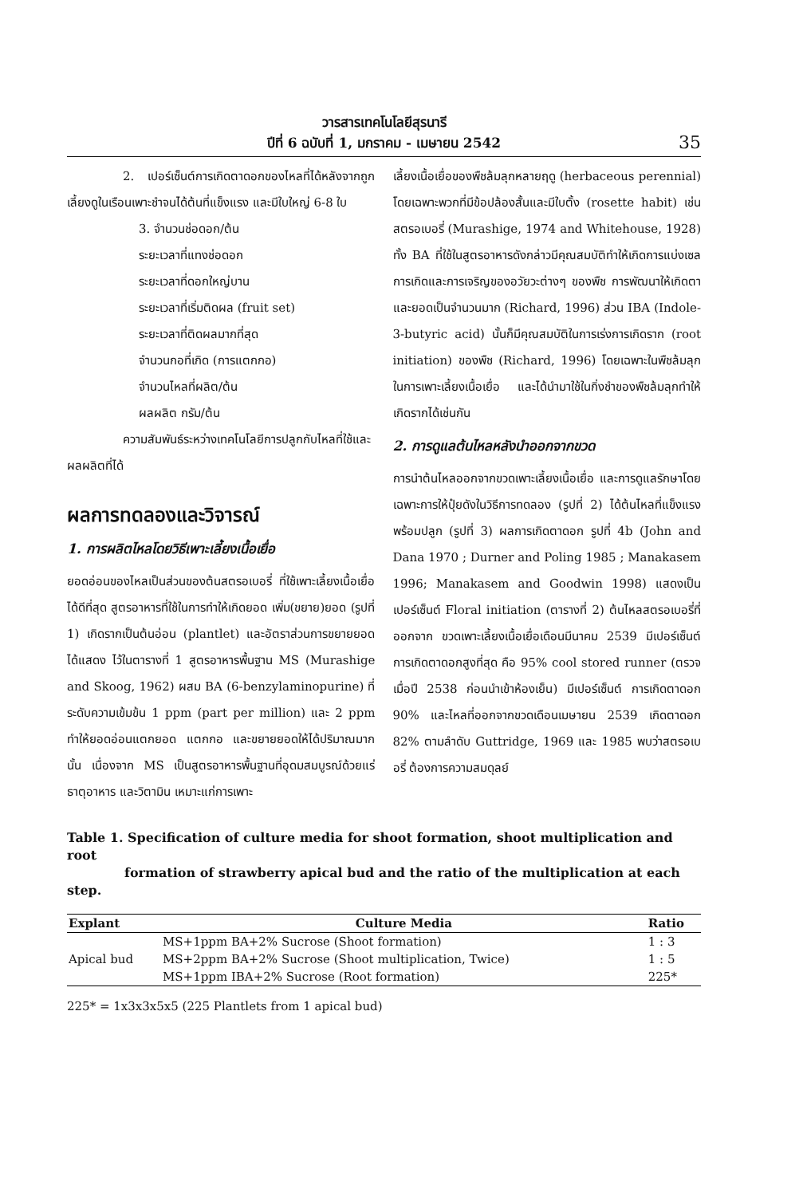วารสารเทคโนโลยีสุรนารี
ปีที่ 6 ฉบับที่ 1, มกราคม - เมษายน 2542
35
2. เปอร์เซ็นต์การเกิดตาดอกของไหลที่ได้หลังจากถูกเลี้ยงดูในเรือนเพาะชำจนได้ต้นที่แข็งแรง และมีใบใหญ่ 6-8 ใบ
3. จำนวนช่อดอก/ต้น
ระยะเวลาที่แทงช่อดอก
ระยะเวลาที่ดอกใหญ่บาน
ระยะเวลาที่เริ่มติดผล (fruit set)
ระยะเวลาที่ติดผลมากที่สุด
จำนวนกอที่เกิด (การแตกกอ)
จำนวนไหลที่ผลิต/ต้น
ผลผลิต กรัม/ต้น
ความสัมพันธ์ระหว่างเทคโนโลยีการปลูกกับไหลที่ใช้และผลผลิตที่ได้
ผลการทดลองและวิจารณ์
1. การผลิตไหลโดยวิธีเพาะเลี้ยงเนื้อเยื่อ
ยอดอ่อนของไหลเป็นส่วนของต้นสตรอเบอรี่ ที่ใช้เพาะเลี้ยงเนื้อเยื่อได้ดีที่สุด สูตรอาหารที่ใช้ในการทำให้เกิดยอด เพิ่ม(ขยาย)ยอด (รูปที่ 1) เกิดรากเป็นต้นอ่อน (plantlet) และอัตราส่วนการขยายยอดได้แสดง ไว้ในตารางที่ 1 สูตรอาหารพื้นฐาน MS (Murashige and Skoog, 1962) ผสม BA (6-benzylaminopurine) ที่ระดับความเข้มข้น 1 ppm (part per million) และ 2 ppm ทำให้ยอดอ่อนแตกยอด แตกกอ และขยายยอดให้ได้ปริมาณมากนั้น เนื่องจาก MS เป็นสูตรอาหารพื้นฐานที่อุดมสมบูรณ์ด้วยแร่ธาตุอาหาร และวิตามิน เหมาะแก่การเพาะ
เลี้ยงเนื้อเยื่อของพืชล้มลุกหลายฤดู (herbaceous perennial) โดยเฉพาะพวกที่มีข้อปล้องสั้นและมีใบตั้ง (rosette habit) เช่น สตรอเบอรี่ (Murashige, 1974 and Whitehouse, 1928) ทั้ง BA ที่ใช้ในสูตรอาหารดังกล่าวมีคุณสมบัติทำให้เกิดการแบ่งเซล การเกิดและการเจริญของอวัยวะต่างๆ ของพืช การพัฒนาให้เกิดตาและยอดเป็นจำนวนมาก (Richard, 1996) ส่วน IBA (Indole-3-butyric acid) นั้นก็มีคุณสมบัติในการเร่งการเกิดราก (root initiation) ของพืช (Richard, 1996) โดยเฉพาะในพืชล้มลุกในการเพาะเลี้ยงเนื้อเยื่อ และได้นำมาใช้ในกิ่งชำของพืชล้มลุกทำให้เกิดรากได้เช่นกัน
2. การดูแลต้นไหลหลังนำออกจากขวด
การนำต้นไหลออกจากขวดเพาะเลี้ยงเนื้อเยื่อ และการดูแลรักษาโดยเฉพาะการให้ปุ๋ยดังในวิธีการทดลอง (รูปที่ 2) ได้ต้นไหลที่แข็งแรงพร้อมปลูก (รูปที่ 3) ผลการเกิดตาดอก รูปที่ 4b (John and Dana 1970 ; Durner and Poling 1985 ; Manakasem 1996; Manakasem and Goodwin 1998) แสดงเป็นเปอร์เซ็นต์ Floral initiation (ตารางที่ 2) ต้นไหลสตรอเบอรี่ที่ออกจาก ขวดเพาะเลี้ยงเนื้อเยื่อเดือนมีนาคม 2539 มีเปอร์เซ็นต์ การเกิดตาดอกสูงที่สุด คือ 95% cool stored runner (ตรวจเมื่อปี 2538 ก่อนนำเข้าห้องเย็น) มีเปอร์เซ็นต์ การเกิดตาดอก 90% และไหลที่ออกจากขวดเดือนเมษายน 2539 เกิดตาดอก 82% ตามลำดับ Guttridge, 1969 และ 1985 พบว่าสตรอเบอรี่ ต้องการความสมดุลย์
Table 1. Specification of culture media for shoot formation, shoot multiplication and root
formation of strawberry apical bud and the ratio of the multiplication at each step.
| Explant | Culture Media | Ratio |
| --- | --- | --- |
| | MS+1ppm BA+2% Sucrose (Shoot formation) | 1 : 3 |
| Apical bud | MS+2ppm BA+2% Sucrose (Shoot multiplication, Twice) | 1 : 5 |
| | MS+1ppm IBA+2% Sucrose (Root formation) | 225* |
225* = 1x3x3x5x5 (225 Plantlets from 1 apical bud)